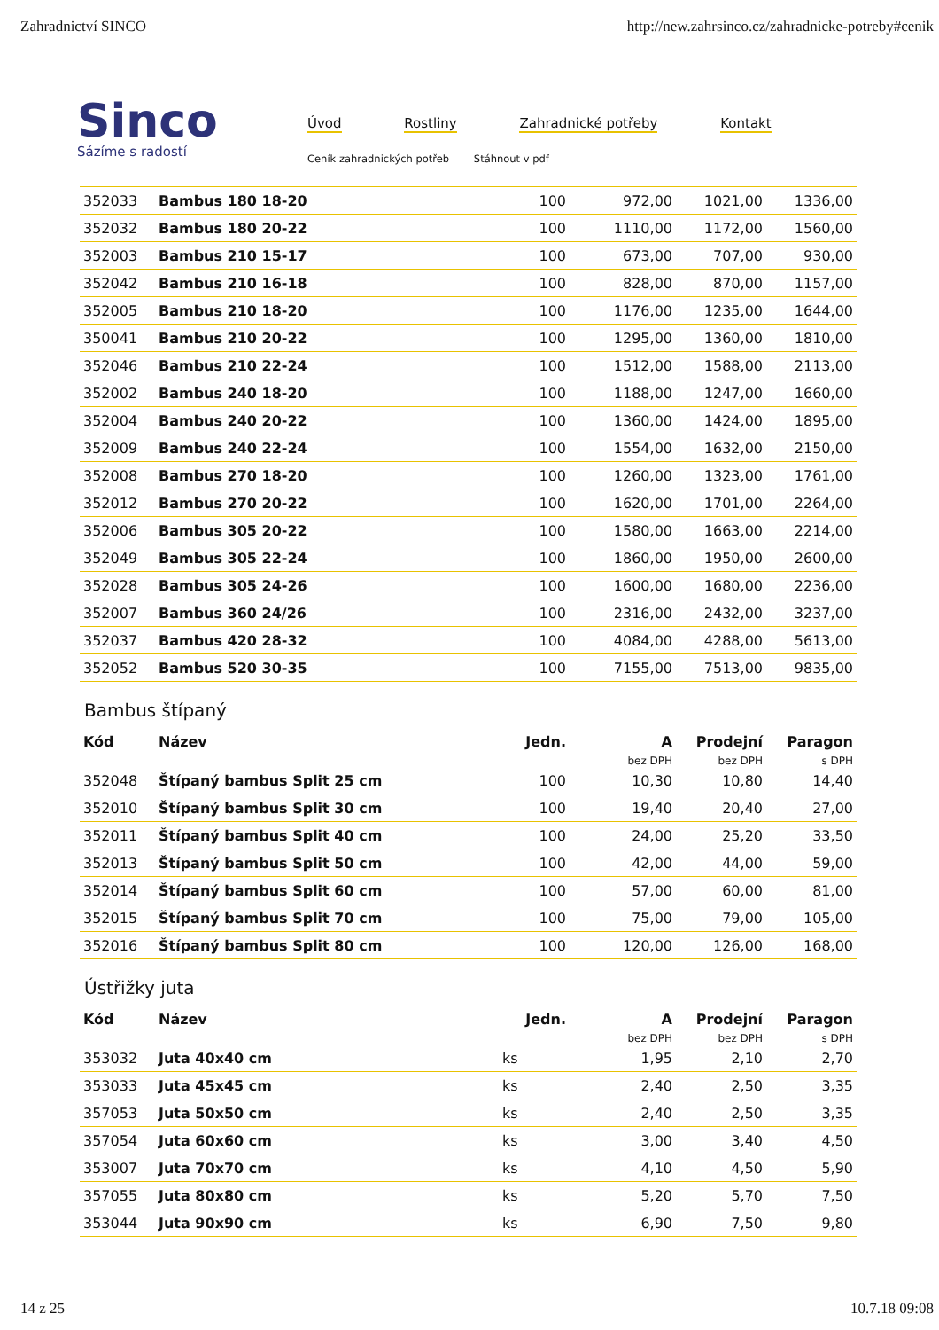Zahradnictví SINCO http://new.zahrsinco.cz/zahradnicke-potreby#cenik
Sinco
Sázíme s radostí
Úvod Rostliny Zahradnické potřeby Kontakt
Ceník zahradnických potřeb Stáhnout v pdf
| 352033 | Bambus 180 18-20 | 100 | 972,00 | 1021,00 | 1336,00 |
| 352032 | Bambus 180 20-22 | 100 | 1110,00 | 1172,00 | 1560,00 |
| 352003 | Bambus 210 15-17 | 100 | 673,00 | 707,00 | 930,00 |
| 352042 | Bambus 210 16-18 | 100 | 828,00 | 870,00 | 1157,00 |
| 352005 | Bambus 210 18-20 | 100 | 1176,00 | 1235,00 | 1644,00 |
| 350041 | Bambus 210 20-22 | 100 | 1295,00 | 1360,00 | 1810,00 |
| 352046 | Bambus 210 22-24 | 100 | 1512,00 | 1588,00 | 2113,00 |
| 352002 | Bambus 240 18-20 | 100 | 1188,00 | 1247,00 | 1660,00 |
| 352004 | Bambus 240 20-22 | 100 | 1360,00 | 1424,00 | 1895,00 |
| 352009 | Bambus 240 22-24 | 100 | 1554,00 | 1632,00 | 2150,00 |
| 352008 | Bambus 270 18-20 | 100 | 1260,00 | 1323,00 | 1761,00 |
| 352012 | Bambus 270 20-22 | 100 | 1620,00 | 1701,00 | 2264,00 |
| 352006 | Bambus 305 20-22 | 100 | 1580,00 | 1663,00 | 2214,00 |
| 352049 | Bambus 305 22-24 | 100 | 1860,00 | 1950,00 | 2600,00 |
| 352028 | Bambus 305 24-26 | 100 | 1600,00 | 1680,00 | 2236,00 |
| 352007 | Bambus 360 24/26 | 100 | 2316,00 | 2432,00 | 3237,00 |
| 352037 | Bambus 420 28-32 | 100 | 4084,00 | 4288,00 | 5613,00 |
| 352052 | Bambus 520 30-35 | 100 | 7155,00 | 7513,00 | 9835,00 |
Bambus štípaný
| Kód | Název | Jedn. | A | Prodejní | Paragon |
| --- | --- | --- | --- | --- | --- |
| | | | bez DPH | bez DPH | s DPH |
| 352048 | Štípaný bambus Split 25 cm | 100 | 10,30 | 10,80 | 14,40 |
| 352010 | Štípaný bambus Split 30 cm | 100 | 19,40 | 20,40 | 27,00 |
| 352011 | Štípaný bambus Split 40 cm | 100 | 24,00 | 25,20 | 33,50 |
| 352013 | Štípaný bambus Split 50 cm | 100 | 42,00 | 44,00 | 59,00 |
| 352014 | Štípaný bambus Split 60 cm | 100 | 57,00 | 60,00 | 81,00 |
| 352015 | Štípaný bambus Split 70 cm | 100 | 75,00 | 79,00 | 105,00 |
| 352016 | Štípaný bambus Split 80 cm | 100 | 120,00 | 126,00 | 168,00 |
Ústřižky juta
| Kód | Název | Jedn. | A | Prodejní | Paragon |
| --- | --- | --- | --- | --- | --- |
| | | | bez DPH | bez DPH | s DPH |
| 353032 | Juta 40x40 cm | ks | 1,95 | 2,10 | 2,70 |
| 353033 | Juta 45x45 cm | ks | 2,40 | 2,50 | 3,35 |
| 357053 | Juta 50x50 cm | ks | 2,40 | 2,50 | 3,35 |
| 357054 | Juta 60x60 cm | ks | 3,00 | 3,40 | 4,50 |
| 353007 | Juta 70x70 cm | ks | 4,10 | 4,50 | 5,90 |
| 357055 | Juta 80x80 cm | ks | 5,20 | 5,70 | 7,50 |
| 353044 | Juta 90x90 cm | ks | 6,90 | 7,50 | 9,80 |
14 z 25 10.7.18 09:08